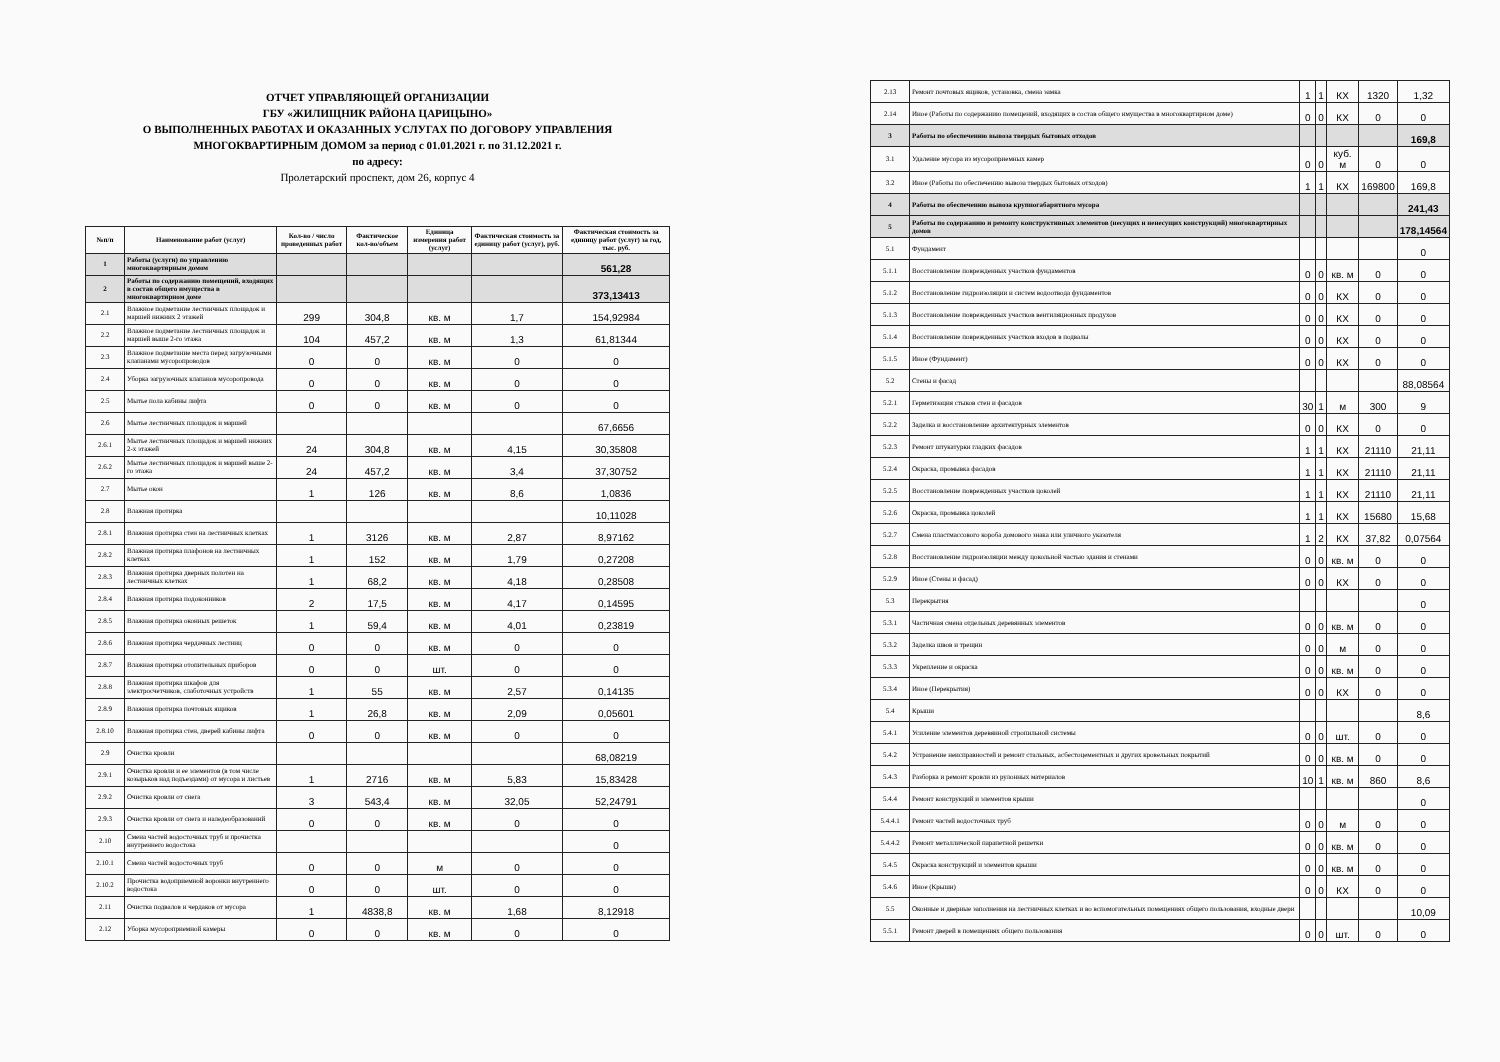ОТЧЕТ УПРАВЛЯЮЩЕЙ ОРГАНИЗАЦИИ
ГБУ «ЖИЛИЩНИК РАЙОНА ЦАРИЦЫНО»
О ВЫПОЛНЕННЫХ РАБОТАХ И ОКАЗАННЫХ УСЛУГАХ ПО ДОГОВОРУ УПРАВЛЕНИЯ
МНОГОКВАРТИРНЫМ ДОМОМ за период с 01.01.2021 г. по 31.12.2021 г.
по адресу:
Пролетарский проспект, дом 26, корпус 4
| №п/п | Наименование работ (услуг) | Кол-во / число проведенных работ | Фактическое кол-во/объем | Единица измерения работ (услуг) | Фактическая стоимость за единицу работ (услуг), руб. | Фактическая стоимость за единицу работ (услуг) за год, тыс. руб. |
| --- | --- | --- | --- | --- | --- | --- |
| 1 | Работы (услуги) по управлению многоквартирным домом | | | | | 561,28 |
| 2 | Работы по содержанию помещений, входящих в состав общего имущества в многоквартирном доме | | | | | 373,13413 |
| 2.1 | Влажное подметание лестничных площадок и маршей нижних 2 этажей | 299 | 304,8 | кв. м | 1,7 | 154,92984 |
| 2.2 | Влажное подметание лестничных площадок и маршей выше 2-го этажа | 104 | 457,2 | кв. м | 1,3 | 61,81344 |
| 2.3 | Влажное подметание места перед загрузочными клапанами мусоропроводов | 0 | 0 | кв. м | 0 | 0 |
| 2.4 | Уборка загрузочных клапанов мусоропровода | 0 | 0 | кв. м | 0 | 0 |
| 2.5 | Мытье пола кабины лифта | 0 | 0 | кв. м | 0 | 0 |
| 2.6 | Мытье лестничных площадок и маршей | | | | | 67,6656 |
| 2.6.1 | Мытье лестничных площадок и маршей нижних 2-х этажей | 24 | 304,8 | кв. м | 4,15 | 30,35808 |
| 2.6.2 | Мытье лестничных площадок и маршей выше 2-го этажа | 24 | 457,2 | кв. м | 3,4 | 37,30752 |
| 2.7 | Мытье окон | 1 | 126 | кв. м | 8,6 | 1,0836 |
| 2.8 | Влажная протирка | | | | | 10,11028 |
| 2.8.1 | Влажная протирка стен на лестничных клетках | 1 | 3126 | кв. м | 2,87 | 8,97162 |
| 2.8.2 | Влажная протирка плафонов на лестничных клетках | 1 | 152 | кв. м | 1,79 | 0,27208 |
| 2.8.3 | Влажная протирка дверных полотен на лестничных клетках | 1 | 68,2 | кв. м | 4,18 | 0,28508 |
| 2.8.4 | Влажная протирка подоконников | 2 | 17,5 | кв. м | 4,17 | 0,14595 |
| 2.8.5 | Влажная протирка оконных решеток | 1 | 59,4 | кв. м | 4,01 | 0,23819 |
| 2.8.6 | Влажная протирка чердачных лестниц | 0 | 0 | кв. м | 0 | 0 |
| 2.8.7 | Влажная протирка отопительных приборов | 0 | 0 | шт. | 0 | 0 |
| 2.8.8 | Влажная протирка шкафов для электросчетчиков, слаботочных устройств | 1 | 55 | кв. м | 2,57 | 0,14135 |
| 2.8.9 | Влажная протирка почтовых ящиков | 1 | 26,8 | кв. м | 2,09 | 0,05601 |
| 2.8.10 | Влажная протирка стен, дверей кабины лифта | 0 | 0 | кв. м | 0 | 0 |
| 2.9 | Очистка кровли | | | | | 68,08219 |
| 2.9.1 | Очистка кровли и ее элементов (в том числе козырьков над подъездами) от мусора и листьев | 1 | 2716 | кв. м | 5,83 | 15,83428 |
| 2.9.2 | Очистка кровли от снега | 3 | 543,4 | кв. м | 32,05 | 52,24791 |
| 2.9.3 | Очистка кровли от снега и наледеобразований | 0 | 0 | кв. м | 0 | 0 |
| 2.10 | Смена частей водосточных труб и прочистка внутреннего водостока | | | | | 0 |
| 2.10.1 | Смена частей водосточных труб | 0 | 0 | м | 0 | 0 |
| 2.10.2 | Прочистка водоприемной воронки внутреннего водостока | 0 | 0 | шт. | 0 | 0 |
| 2.11 | Очистка подвалов и чердаков от мусора | 1 | 4838,8 | кв. м | 1,68 | 8,12918 |
| 2.12 | Уборка мусороприемной камеры | 0 | 0 | кв. м | 0 | 0 |
| 2.13 | Ремонт почтовых ящиков, установка, смена замка | 1 | 1 | КХ | 1320 | 1,32 |
| 2.14 | Иное (Работы по содержанию помещений, входящих в состав общего имущества в многоквартирном доме) | 0 | 0 | КХ | 0 | 0 |
| 3 | Работы по обеспечению вывоза твердых бытовых отходов | | | | | 169,8 |
| 3.1 | Удаление мусора из мусороприемных камер | 0 | 0 | куб. м | 0 | 0 |
| 3.2 | Иное (Работы по обеспечению вывоза твердых бытовых отходов) | 1 | 1 | КХ | 169800 | 169,8 |
| 4 | Работы по обеспечению вывоза крупногабаритного мусора | | | | | 241,43 |
| 5 | Работы по содержанию и ремонту конструктивных элементов (несущих и ненесущих конструкций) многоквартирных домов | | | | | 178,14564 |
| 5.1 | Фундамент | | | | | 0 |
| 5.1.1 | Восстановление поврежденных участков фундаментов | 0 | 0 | кв. м | 0 | 0 |
| 5.1.2 | Восстановление гидроизоляции и систем водоотвода фундаментов | 0 | 0 | КХ | 0 | 0 |
| 5.1.3 | Восстановление поврежденных участков вентиляционных продухов | 0 | 0 | КХ | 0 | 0 |
| 5.1.4 | Восстановление поврежденных участков входов в подвалы | 0 | 0 | КХ | 0 | 0 |
| 5.1.5 | Иное (Фундамент) | 0 | 0 | КХ | 0 | 0 |
| 5.2 | Стены и фасад | | | | | 88,08564 |
| 5.2.1 | Герметизация стыков стен и фасадов | 30 | 1 | м | 300 | 9 |
| 5.2.2 | Заделка и восстановление архитектурных элементов | 0 | 0 | КХ | 0 | 0 |
| 5.2.3 | Ремонт штукатурки гладких фасадов | 1 | 1 | КХ | 21110 | 21,11 |
| 5.2.4 | Окраска, промывка фасадов | 1 | 1 | КХ | 21110 | 21,11 |
| 5.2.5 | Восстановление поврежденных участков цоколей | 1 | 1 | КХ | 21110 | 21,11 |
| 5.2.6 | Окраска, промывка цоколей | 1 | 1 | КХ | 15680 | 15,68 |
| 5.2.7 | Смена пластмассового короба домового знака или уличного указателя | 1 | 2 | КХ | 37,82 | 0,07564 |
| 5.2.8 | Восстановление гидроизоляции между цокольной частью здания и стенами | 0 | 0 | кв. м | 0 | 0 |
| 5.2.9 | Иное (Стены и фасад) | 0 | 0 | КХ | 0 | 0 |
| 5.3 | Перекрытия | | | | | 0 |
| 5.3.1 | Частичная смена отдельных деревянных элементов | 0 | 0 | кв. м | 0 | 0 |
| 5.3.2 | Заделка швов и трещин | 0 | 0 | м | 0 | 0 |
| 5.3.3 | Укрепление и окраска | 0 | 0 | кв. м | 0 | 0 |
| 5.3.4 | Иное (Перекрытия) | 0 | 0 | КХ | 0 | 0 |
| 5.4 | Крыши | | | | | 8,6 |
| 5.4.1 | Усиление элементов деревянной стропильной системы | 0 | 0 | шт. | 0 | 0 |
| 5.4.2 | Устранение неисправностей и ремонт стальных, асбестоцементных и других кровельных покрытий | 0 | 0 | кв. м | 0 | 0 |
| 5.4.3 | Разборка и ремонт кровли из рулонных материалов | 10 | 1 | кв. м | 860 | 8,6 |
| 5.4.4 | Ремонт конструкций и элементов крыши | | | | | 0 |
| 5.4.4.1 | Ремонт частей водосточных труб | 0 | 0 | м | 0 | 0 |
| 5.4.4.2 | Ремонт металлической парапетной решетки | 0 | 0 | кв. м | 0 | 0 |
| 5.4.5 | Окраска конструкций и элементов крыши | 0 | 0 | кв. м | 0 | 0 |
| 5.4.6 | Иное (Крыши) | 0 | 0 | КХ | 0 | 0 |
| 5.5 | Оконные и дверные заполнения на лестничных клетках и во вспомогательных помещениях общего пользования, входные двери | | | | | 10,09 |
| 5.5.1 | Ремонт дверей в помещениях общего пользования | 0 | 0 | шт. | 0 | 0 |